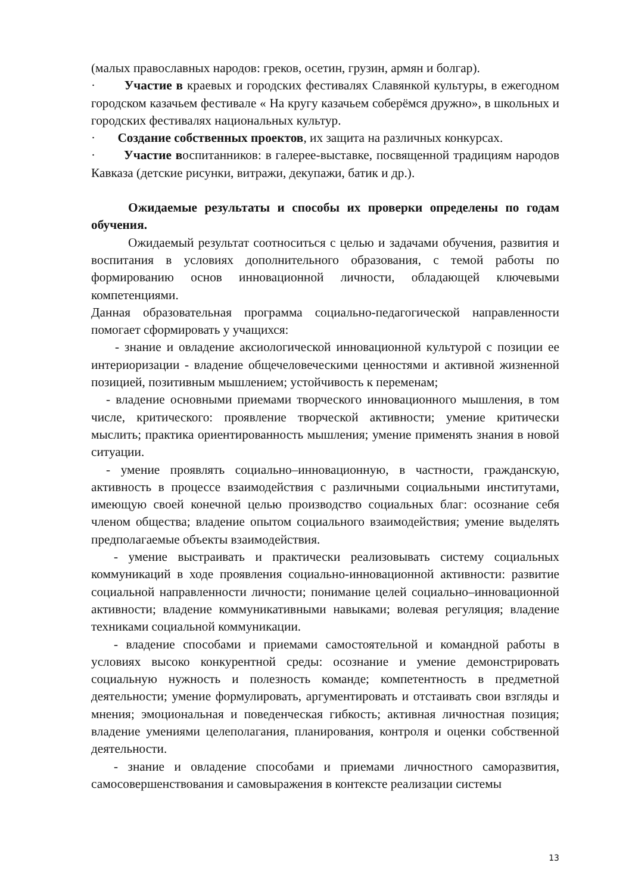(малых православных народов: греков, осетин, грузин, армян и болгар).
· Участие в краевых и городских фестивалях Славянкой культуры, в ежегодном городском казачьем фестивале « На кругу казачьем соберёмся дружно», в школьных и городских фестивалях национальных культур.
· Создание собственных проектов, их защита на различных конкурсах.
· Участие воспитанников: в галерее-выставке, посвященной традициям народов Кавказа (детские рисунки, витражи, декупажи, батик и др.).
Ожидаемые результаты и способы их проверки определены по годам обучения.
Ожидаемый результат соотноситься с целью и задачами обучения, развития и воспитания в условиях дополнительного образования, с темой работы по формированию основ инновационной личности, обладающей ключевыми компетенциями.
Данная образовательная программа социально-педагогической направленности помогает сформировать у учащихся:
- знание и овладение аксиологической инновационной культурой с позиции ее интериоризации - владение общечеловеческими ценностями и активной жизненной позицией, позитивным мышлением; устойчивость к переменам;
- владение основными приемами творческого инновационного мышления, в том числе, критического: проявление творческой активности; умение критически мыслить; практика ориентированность мышления; умение применять знания в новой ситуации.
- умение проявлять социально–инновационную, в частности, гражданскую, активность в процессе взаимодействия с различными социальными институтами, имеющую своей конечной целью производство социальных благ: осознание себя членом общества; владение опытом социального взаимодействия; умение выделять предполагаемые объекты взаимодействия.
- умение выстраивать и практически реализовывать систему социальных коммуникаций в ходе проявления социально-инновационной активности: развитие социальной направленности личности; понимание целей социально–инновационной активности; владение коммуникативными навыками; волевая регуляция; владение техниками социальной коммуникации.
- владение способами и приемами самостоятельной и командной работы в условиях высоко конкурентной среды: осознание и умение демонстрировать социальную нужность и полезность команде; компетентность в предметной деятельности; умение формулировать, аргументировать и отстаивать свои взгляды и мнения; эмоциональная и поведенческая гибкость; активная личностная позиция; владение умениями целеполагания, планирования, контроля и оценки собственной деятельности.
- знание и овладение способами и приемами личностного саморазвития, самосовершенствования и самовыражения в контексте реализации системы
13